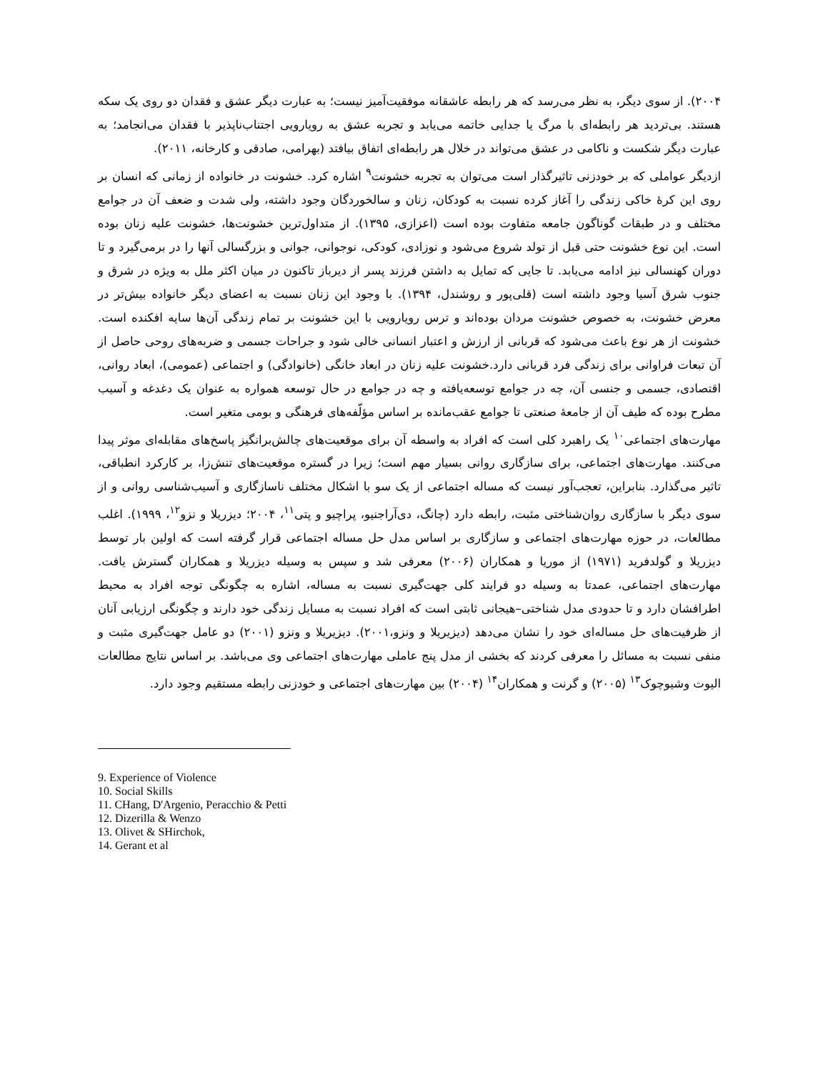۲۰۰۴). از سوی دیگر، به نظر می‌رسد که هر رابطه عاشقانه موفقیت‌آمیز نیست؛ به عبارت دیگر عشق و فقدان دو روی یک سکه هستند. بی‌تردید هر رابطه‌ای با مرگ یا جدایی خاتمه می‌یابد و تجربه عشق به رویارویی اجتناب‌ناپذیر با فقدان می‌انجامد؛ به عبارت دیگر شکست و ناکامی در عشق می‌تواند در خلال هر رابطه‌ای اتفاق بیافتد (بهرامی، صادقی و کارخانه، ۲۰۱۱).
ازدیگر عواملی که بر خودزنی تاثیرگذار است می‌توان به تجربه خشونت<sup>۹</sup> اشاره کرد. خشونت در خانواده از زمانی که انسان بر روی این کرهٔ خاکی زندگی را آغاز کرده نسبت به کودکان، زنان و سالخوردگان وجود داشته، ولی شدت و ضعف آن در جوامع مختلف و در طبقات گوناگون جامعه متفاوت بوده است (اعزازی، ۱۳۹۵). از متداول‌ترین خشونت‌ها، خشونت علیه زنان بوده است. این نوع خشونت حتی قبل از تولد شروع می‌شود و نوزادی، کودکی، نوجوانی، جوانی و بزرگسالی آنها را در برمی‌گیرد و تا دوران کهنسالی نیز ادامه می‌یابد. تا جایی که تمایل به داشتن فرزند پسر از دیرباز تاکنون در میان اکثر ملل به ویژه در شرق و جنوب شرق آسیا وجود داشته است (قلی‌پور و روشندل، ۱۳۹۴). با وجود این زنان نسبت به اعضای دیگر خانواده بیش‌تر در معرض خشونت، به خصوص خشونت مردان بوده‌اند و ترس رویارویی با این خشونت بر تمام زندگی آن‌ها سایه افکنده است. خشونت از هر نوع باعث می‌شود که قربانی از ارزش و اعتبار انسانی خالی شود و جراحات جسمی و ضربه‌های روحی حاصل از آن تبعات فراوانی برای زندگی فرد قربانی دارد.خشونت علیه زنان در ابعاد خانگی (خانوادگی) و اجتماعی (عمومی)، ابعاد روانی، اقتصادی، جسمی و جنسی آن، چه در جوامع توسعه‌یافته و چه در جوامع در حال توسعه همواره به عنوان یک دغدغه و آسیب مطرح بوده که طیف آن از جامعهٔ صنعتی تا جوامع عقب‌مانده بر اساس مؤلّفه‌های فرهنگی و بومی متغیر است.
مهارت‌های اجتماعی<sup>۱۰</sup> یک راهبرد کلی است که افراد به واسطه آن برای موقعیت‌های چالش‌برانگیز پاسخ‌های مقابله‌ای موثر پیدا می‌کنند. مهارت‌های اجتماعی، برای سازگاری روانی بسیار مهم است؛ زیرا در گستره موقعیت‌های تنش‌زا، بر کارکرد انطباقی، تاثیر می‌گذارد. بنابراین، تعجب‌آور نیست که مساله اجتماعی از یک سو با اشکال مختلف ناسازگاری و آسیب‌شناسی روانی و از سوی دیگر با سازگاری روان‌شناختی مثبت، رابطه دارد (چانگ، دی‌آراجنیو، پراچیو و پتی<sup>۱۱</sup>، ۲۰۰۴؛ دیزریلا و نزو<sup>۱۲</sup>، ۱۹۹۹). اغلب مطالعات، در حوزه مهارت‌های اجتماعی و سازگاری بر اساس مدل حل مساله اجتماعی قرار گرفته است که اولین بار توسط دیزریلا و گولدفرید (۱۹۷۱) از موریا و همکاران (۲۰۰۶) معرفی شد و سپس به وسیله دیزریلا و همکاران گسترش یافت. مهارت‌های اجتماعی، عمدتا به وسیله دو فرایند کلی جهت‌گیری نسبت به مساله، اشاره به چگونگی توجه افراد به محیط اطرافشان دارد و تا حدودی مدل شناختی–هیجانی ثابتی است که افراد نسبت به مسایل زندگی خود دارند و چگونگی ارزیابی آنان از ظرفیت‌های حل مساله‌ای خود را نشان می‌دهد (دیزیریلا و ونزو،۲۰۰۱). دیزیریلا و ونزو (۲۰۰۱) دو عامل جهت‌گیری مثبت و منفی نسبت به مسائل را معرفی کردند که بخشی از مدل پنج عاملی مهارت‌های اجتماعی وی می‌باشد. بر اساس نتایج مطالعات الیوت وشیوچوک<sup>۱۳</sup> (۲۰۰۵) و گرنت و همکاران<sup>۱۴</sup> (۲۰۰۴) بین مهارت‌های اجتماعی و خودزنی رابطه مستقیم وجود دارد.
9. Experience of Violence
10. Social Skills
11. CHang, D'Argenio, Peracchio & Petti
12. Dizerilla & Wenzo
13. Olivet & SHirchok,
14. Gerant et al